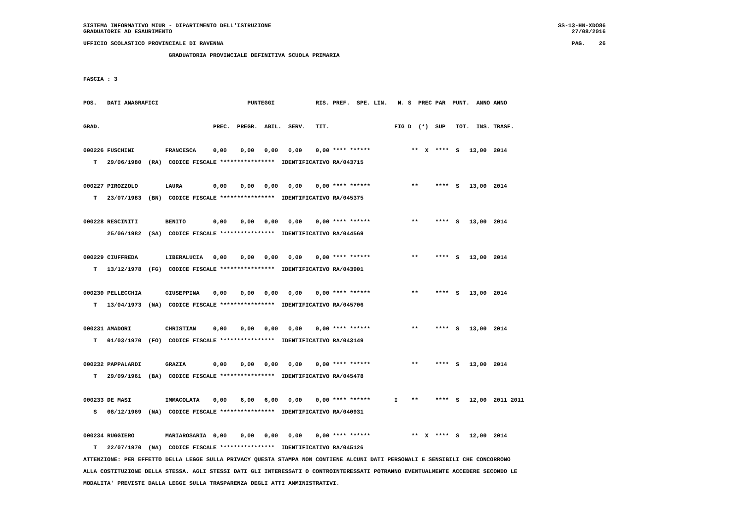SISTEMA INFORMATIVO MIUR - DIPARTIMENTO DELL'ISTRUZIONE SS-13-HN-XDO86
GRADUATORIE AD ESAURIMENTO 27/08/2016
UFFICIO SCOLASTICO PROVINCIALE DI RAVENNA PAG. 26
                         GRADUATORIA PROVINCIALE DEFINITIVA SCUOLA PRIMARIA

FASCIA : 3

POS.   DATI ANAGRAFICI                          PUNTEGGI            RIS. PREF.  SPE. LIN.   N. S  PREC PAR  PUNT.  ANNO ANNO

GRAD.                                 PREC.  PREGR.  ABIL.  SERV.   TIT.                   FIG D  (*)  SUP   TOT.  INS. TRASF.

000226 FUSCHINI         FRANCESCA     0,00    0,00   0,00   0,00    0,00 **** ******            **  X  ****  S   13,00  2014
   T   29/06/1980  (RA)  CODICE FISCALE ****************  IDENTIFICATIVO RA/043715

000227 PIROZZOLO        LAURA         0,00    0,00   0,00   0,00    0,00 **** ******            **     ****  S   13,00  2014
   T   23/07/1983  (BN)  CODICE FISCALE ****************  IDENTIFICATIVO RA/045375

000228 RESCINITI        BENITO        0,00    0,00   0,00   0,00    0,00 **** ******            **     ****  S   13,00  2014
       25/06/1982  (SA)  CODICE FISCALE ****************  IDENTIFICATIVO RA/044569

000229 CIUFFREDA        LIBERALUCIA   0,00    0,00   0,00   0,00    0,00 **** ******            **     ****  S   13,00  2014
   T   13/12/1978  (FG)  CODICE FISCALE ****************  IDENTIFICATIVO RA/043901

000230 PELLECCHIA       GIUSEPPINA    0,00    0,00   0,00   0,00    0,00 **** ******            **     ****  S   13,00  2014
   T   13/04/1973  (NA)  CODICE FISCALE ****************  IDENTIFICATIVO RA/045706

000231 AMADORI          CHRISTIAN     0,00    0,00   0,00   0,00    0,00 **** ******            **     ****  S   13,00  2014
   T   01/03/1970  (FO)  CODICE FISCALE ****************  IDENTIFICATIVO RA/043149

000232 PAPPALARDI       GRAZIA        0,00    0,00   0,00   0,00    0,00 **** ******            **     ****  S   13,00  2014
   T   29/09/1961  (BA)  CODICE FISCALE ****************  IDENTIFICATIVO RA/045478

000233 DE MASI          IMMACOLATA    0,00    6,00   6,00   0,00    0,00 **** ******       I    **     ****  S   12,00  2011 2011
   S   08/12/1969  (NA)  CODICE FISCALE ****************  IDENTIFICATIVO RA/040931

000234 RUGGIERO         MARIAROSARIA  0,00    0,00   0,00   0,00    0,00 **** ******            **  X  ****  S   12,00  2014
   T   22/07/1970  (NA)  CODICE FISCALE ****************  IDENTIFICATIVO RA/045126
ATTENZIONE: PER EFFETTO DELLA LEGGE SULLA PRIVACY QUESTA STAMPA NON CONTIENE ALCUNI DATI PERSONALI E SENSIBILI CHE CONCORRONO
ALLA COSTITUZIONE DELLA STESSA. AGLI STESSI DATI GLI INTERESSATI O CONTROINTERESSATI POTRANNO EVENTUALMENTE ACCEDERE SECONDO LE
MODALITA' PREVISTE DALLA LEGGE SULLA TRASPARENZA DEGLI ATTI AMMINISTRATIVI.